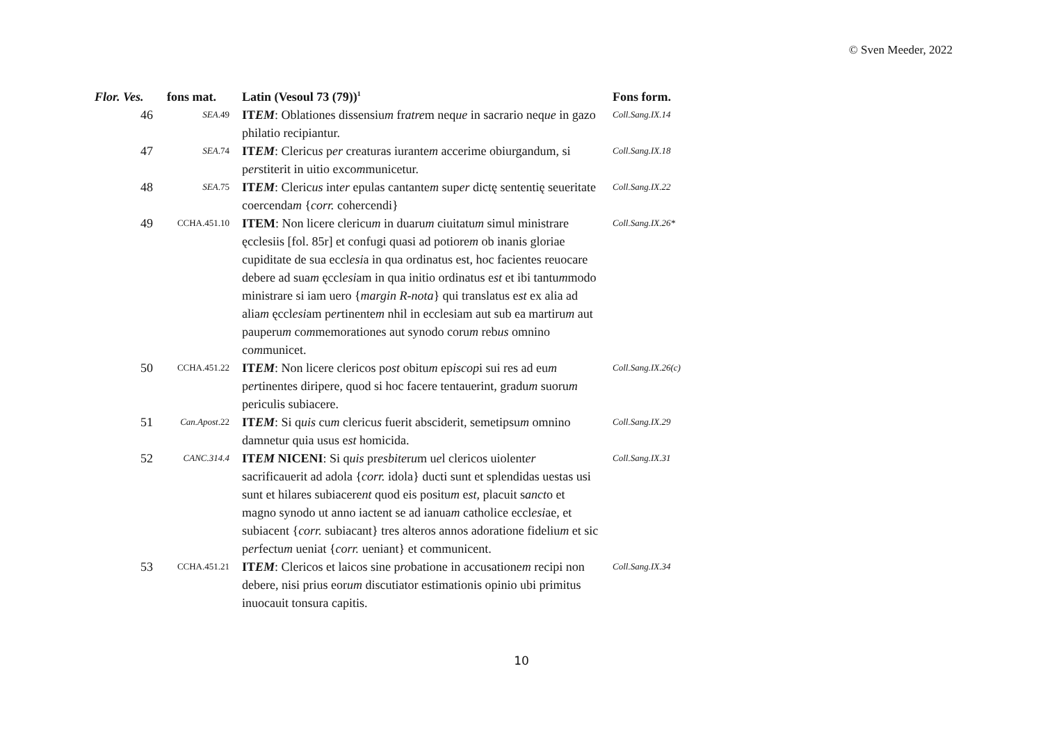© Sven Meeder, 2022
| Flor. Ves. | fons mat. | Latin (Vesoul 73 (79))<sup>1</sup> | Fons form. |
| --- | --- | --- | --- |
| 46 | SEA .49 | IT EM : Oblationes dissensiu m fr atre m neq ue in sacrario neq ue in gazo philatio recipiantur. | Coll.Sang.IX.14 |
| 47 | SEA .74 | IT EM : Clericu s p er creaturas iurante m accerime obiurgandum, si p er stiterit in uitio exco m municetur. | Coll.Sang.IX.18 |
| 48 | SEA .75 | IT EM : Cleric us int er epulas cantante m sup er dictę sententię seueritate coercenda m { corr. cohercendi} | Coll.Sang.IX.22 |
| 49 | CCHA.451.10 | ITEM : Non licere clericu m in duaru m ciuitatu m simul ministrare ęcclesiis [fol. 85r] et confugi quasi ad potiore m ob inanis gloriae cupiditate de sua eccl esi a in qua ordinatus est, hoc facientes reuocare debere ad sua m ęccl esi am in qua initio ordinatus e st et ibi tantu m modo ministrare si iam uero { margin R-nota } qui translatus e st ex alia ad alia m ęccl esi am p er tinente m nhil in ecclesiam aut sub ea martiru m aut pauperu m co m memorationes aut synodo coru m reb us omnino co m municet. | Coll.Sang.IX.26* |
| 50 | CCHA.451.22 | IT EM : Non licere clericos p ost obitu m ep iscop i sui res ad eu m p er tinentes diripere, quod si hoc facere tentauerint, gradu m suoru m periculis subiacere. | Coll.Sang.IX.26(c) |
| 51 | Can.Apost .22 | IT EM : Si q uis cu m clericu s fuerit absciderit, semetipsu m omnino damnetur quia usus e st homicida. | Coll.Sang.IX.29 |
| 52 | CANC.314.4 | IT EM NICENI : Si q uis pr esbite r u m u e l clericos uiolent er sacrificauerit ad adola { corr. idola} ducti sunt et splendidas uestas usi sunt et hilares subiacere nt quod eis positu m e st , placuit s anct o et magno synodo ut anno iactent se ad ianua m catholice eccl esi ae, et subiacent { corr. subiacant} tres alteros annos adoratione fideliu m et sic p er fectu m ueniat { corr. ueniant} et communicent. | Coll.Sang.IX.31 |
| 53 | CCHA.451.21 | IT EM : Clericos et laicos sine p ro batione in accusatione m recipi non debere, nisi prius eor um discutiator estimationis opinio ubi primitus inuocauit tonsura capitis. | Coll.Sang.IX.34 |
10